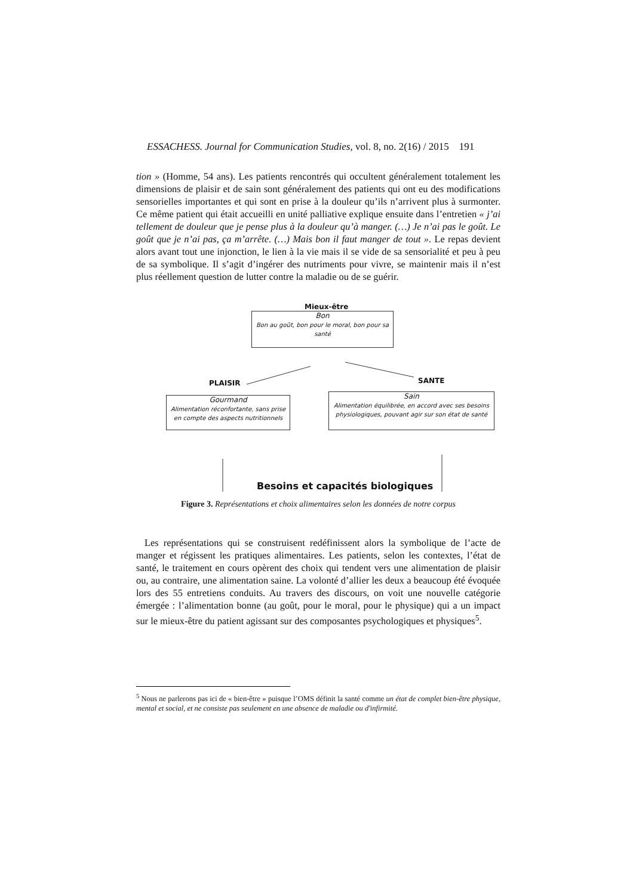ESSACHESS. Journal for Communication Studies, vol. 8, no. 2(16) / 2015 191
tion » (Homme, 54 ans). Les patients rencontrés qui occultent généralement totalement les dimensions de plaisir et de sain sont généralement des patients qui ont eu des modifications sensorielles importantes et qui sont en prise à la douleur qu’ils n’arrivent plus à surmonter. Ce même patient qui était accueilli en unité palliative explique ensuite dans l’entretien « j’ai tellement de douleur que je pense plus à la douleur qu’à manger. (…) Je n’ai pas le goût. Le goût que je n’ai pas, ça m’arrête. (…) Mais bon il faut manger de tout ». Le repas devient alors avant tout une injonction, le lien à la vie mais il se vide de sa sensorialité et peu à peu de sa symbolique. Il s’agit d’ingérer des nutriments pour vivre, se maintenir mais il n’est plus réellement question de lutter contre la maladie ou de se guérir.
Mieux-être
Bon
Bon au goût, bon pour le moral, bon pour sa santé
PLAISIR SANTE
Gourmand
Alimentation réconfortante, sans prise en compte des aspects nutritionnels
Sain
Alimentation équilibrée, en accord avec ses besoins physiologiques, pouvant agir sur son état de santé
Besoins et capacités biologiques
Figure 3. Représentations et choix alimentaires selon les données de notre corpus
Les représentations qui se construisent redéfinissent alors la symbolique de l’acte de manger et régissent les pratiques alimentaires. Les patients, selon les contextes, l’état de santé, le traitement en cours opèrent des choix qui tendent vers une alimentation de plaisir ou, au contraire, une alimentation saine. La volonté d’allier les deux a beaucoup été évoquée lors des 55 entretiens conduits. Au travers des discours, on voit une nouvelle catégorie émergée : l’alimentation bonne (au goût, pour le moral, pour le physique) qui a un impact sur le mieux-être du patient agissant sur des composantes psychologiques et physiques<sup>5</sup>.
<sup>5</sup> Nous ne parlerons pas ici de « bien-être » puisque l’OMS définit la santé comme un état de complet bien-être physique, mental et social, et ne consiste pas seulement en une absence de maladie ou d'infirmité.